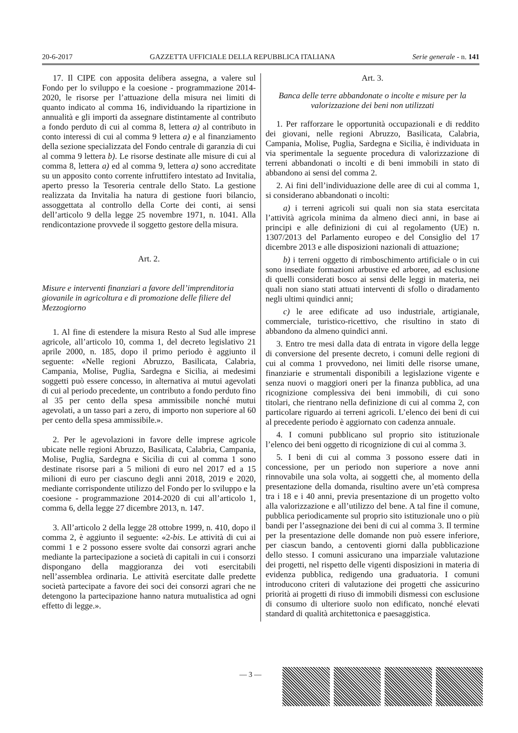20-6-2017 GAZZETTA UFFICIALE DELLA REPUBBLICA ITALIANA Serie generale - n. 141
17. Il CIPE con apposita delibera assegna, a valere sul Fondo per lo sviluppo e la coesione - programmazione 2014-2020, le risorse per l’attuazione della misura nei limiti di quanto indicato al comma 16, individuando la ripartizione in annualità e gli importi da assegnare distintamente al contributo a fondo perduto di cui al comma 8, lettera a) al contributo in conto interessi di cui al comma 9 lettera a) e al finanziamento della sezione specializzata del Fondo centrale di garanzia di cui al comma 9 lettera b). Le risorse destinate alle misure di cui al comma 8, lettera a) ed al comma 9, lettera a) sono accreditate su un apposito conto corrente infruttifero intestato ad Invitalia, aperto presso la Tesoreria centrale dello Stato. La gestione realizzata da Invitalia ha natura di gestione fuori bilancio, assoggettata al controllo della Corte dei conti, ai sensi dell’articolo 9 della legge 25 novembre 1971, n. 1041. Alla rendicontazione provvede il soggetto gestore della misura.
Art. 2.
Misure e interventi finanziari a favore dell’imprenditoria giovanile in agricoltura e di promozione delle filiere del Mezzogiorno
1. Al fine di estendere la misura Resto al Sud alle imprese agricole, all’articolo 10, comma 1, del decreto legislativo 21 aprile 2000, n. 185, dopo il primo periodo è aggiunto il seguente: «Nelle regioni Abruzzo, Basilicata, Calabria, Campania, Molise, Puglia, Sardegna e Sicilia, ai medesimi soggetti può essere concesso, in alternativa ai mutui agevolati di cui al periodo precedente, un contributo a fondo perduto fino al 35 per cento della spesa ammissibile nonché mutui agevolati, a un tasso pari a zero, di importo non superiore al 60 per cento della spesa ammissibile.».
2. Per le agevolazioni in favore delle imprese agricole ubicate nelle regioni Abruzzo, Basilicata, Calabria, Campania, Molise, Puglia, Sardegna e Sicilia di cui al comma 1 sono destinate risorse pari a 5 milioni di euro nel 2017 ed a 15 milioni di euro per ciascuno degli anni 2018, 2019 e 2020, mediante corrispondente utilizzo del Fondo per lo sviluppo e la coesione - programmazione 2014-2020 di cui all’articolo 1, comma 6, della legge 27 dicembre 2013, n. 147.
3. All’articolo 2 della legge 28 ottobre 1999, n. 410, dopo il comma 2, è aggiunto il seguente: «2-bis. Le attività di cui ai commi 1 e 2 possono essere svolte dai consorzi agrari anche mediante la partecipazione a società di capitali in cui i consorzi dispongano della maggioranza dei voti esercitabili nell’assemblea ordinaria. Le attività esercitate dalle predette società partecipate a favore dei soci dei consorzi agrari che ne detengono la partecipazione hanno natura mutualistica ad ogni effetto di legge.».
Art. 3.
Banca delle terre abbandonate o incolte e misure per la valorizzazione dei beni non utilizzati
1. Per rafforzare le opportunità occupazionali e di reddito dei giovani, nelle regioni Abruzzo, Basilicata, Calabria, Campania, Molise, Puglia, Sardegna e Sicilia, è individuata in via sperimentale la seguente procedura di valorizzazione di terreni abbandonati o incolti e di beni immobili in stato di abbandono ai sensi del comma 2.
2. Ai fini dell’individuazione delle aree di cui al comma 1, si considerano abbandonati o incolti:
a) i terreni agricoli sui quali non sia stata esercitata l’attività agricola minima da almeno dieci anni, in base ai principi e alle definizioni di cui al regolamento (UE) n. 1307/2013 del Parlamento europeo e del Consiglio del 17 dicembre 2013 e alle disposizioni nazionali di attuazione;
b) i terreni oggetto di rimboschimento artificiale o in cui sono insediate formazioni arbustive ed arboree, ad esclusione di quelli considerati bosco ai sensi delle leggi in materia, nei quali non siano stati attuati interventi di sfollo o diradamento negli ultimi quindici anni;
c) le aree edificate ad uso industriale, artigianale, commerciale, turistico-ricettivo, che risultino in stato di abbandono da almeno quindici anni.
3. Entro tre mesi dalla data di entrata in vigore della legge di conversione del presente decreto, i comuni delle regioni di cui al comma 1 provvedono, nei limiti delle risorse umane, finanziarie e strumentali disponibili a legislazione vigente e senza nuovi o maggiori oneri per la finanza pubblica, ad una ricognizione complessiva dei beni immobili, di cui sono titolari, che rientrano nella definizione di cui al comma 2, con particolare riguardo ai terreni agricoli. L’elenco dei beni di cui al precedente periodo è aggiornato con cadenza annuale.
4. I comuni pubblicano sul proprio sito istituzionale l’elenco dei beni oggetto di ricognizione di cui al comma 3.
5. I beni di cui al comma 3 possono essere dati in concessione, per un periodo non superiore a nove anni rinnovabile una sola volta, ai soggetti che, al momento della presentazione della domanda, risultino avere un’età compresa tra i 18 e i 40 anni, previa presentazione di un progetto volto alla valorizzazione e all’utilizzo del bene. A tal fine il comune, pubblica periodicamente sul proprio sito istituzionale uno o più bandi per l’assegnazione dei beni di cui al comma 3. Il termine per la presentazione delle domande non può essere inferiore, per ciascun bando, a centoventi giorni dalla pubblicazione dello stesso. I comuni assicurano una imparziale valutazione dei progetti, nel rispetto delle vigenti disposizioni in materia di evidenza pubblica, redigendo una graduatoria. I comuni introducono criteri di valutazione dei progetti che assicurino priorità ai progetti di riuso di immobili dismessi con esclusione di consumo di ulteriore suolo non edificato, nonché elevati standard di qualità architettonica e paesaggistica.
— 3 —